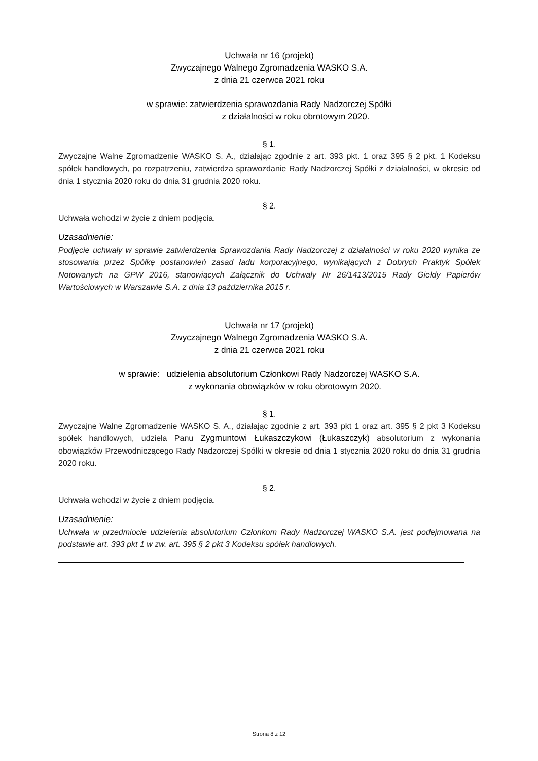Uchwała nr 16 (projekt)
Zwyczajnego Walnego Zgromadzenia WASKO S.A.
z dnia 21 czerwca 2021 roku
w sprawie: zatwierdzenia sprawozdania Rady Nadzorczej Spółki
z działalności w roku obrotowym 2020.
§ 1.
Zwyczajne Walne Zgromadzenie WASKO S. A., działając zgodnie z art. 393 pkt. 1 oraz 395 § 2 pkt. 1 Kodeksu spółek handlowych, po rozpatrzeniu, zatwierdza sprawozdanie Rady Nadzorczej Spółki z działalności, w okresie od dnia 1 stycznia 2020 roku do dnia 31 grudnia 2020 roku.
§ 2.
Uchwała wchodzi w życie z dniem podjęcia.
Uzasadnienie:
Podjęcie uchwały w sprawie zatwierdzenia Sprawozdania Rady Nadzorczej z działalności w roku 2020 wynika ze stosowania przez Spółkę postanowień zasad ładu korporacyjnego, wynikających z Dobrych Praktyk Spółek Notowanych na GPW 2016, stanowiących Załącznik do Uchwały Nr 26/1413/2015 Rady Giełdy Papierów Wartościowych w Warszawie S.A. z dnia 13 października 2015 r.
Uchwała nr 17 (projekt)
Zwyczajnego Walnego Zgromadzenia WASKO S.A.
z dnia 21 czerwca 2021 roku
w sprawie: udzielenia absolutorium Członkowi Rady Nadzorczej WASKO S.A.
z wykonania obowiązków w roku obrotowym 2020.
§ 1.
Zwyczajne Walne Zgromadzenie WASKO S. A., działając zgodnie z art. 393 pkt 1 oraz art. 395 § 2 pkt 3 Kodeksu spółek handlowych, udziela Panu Zygmuntowi Łukaszczykowi (Łukaszczyk) absolutorium z wykonania obowiązków Przewodniczącego Rady Nadzorczej Spółki w okresie od dnia 1 stycznia 2020 roku do dnia 31 grudnia 2020 roku.
§ 2.
Uchwała wchodzi w życie z dniem podjęcia.
Uzasadnienie:
Uchwała w przedmiocie udzielenia absolutorium Członkom Rady Nadzorczej WASKO S.A. jest podejmowana na podstawie art. 393 pkt 1 w zw. art. 395 § 2 pkt 3 Kodeksu spółek handlowych.
Strona 8 z 12